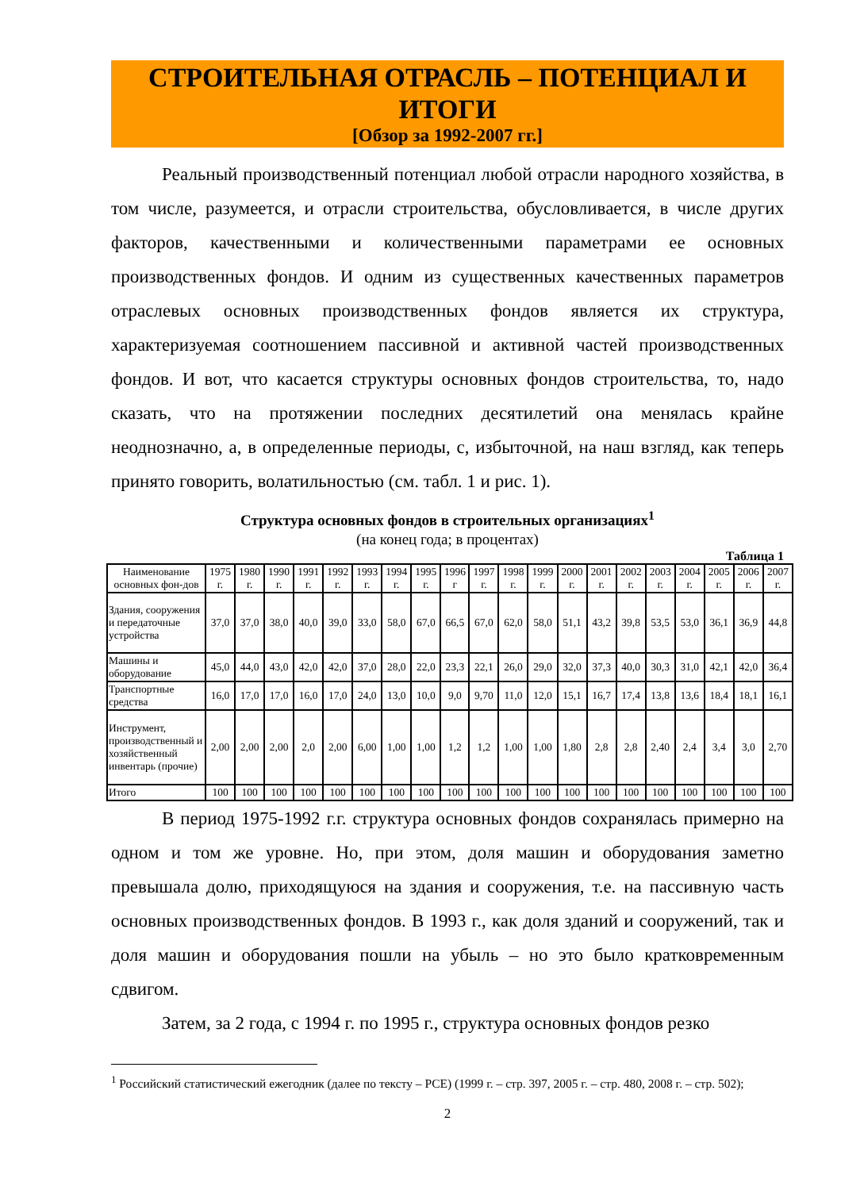СТРОИТЕЛЬНАЯ ОТРАСЛЬ – ПОТЕНЦИАЛ И ИТОГИ
[Обзор за 1992-2007 гг.]
Реальный производственный потенциал любой отрасли народного хозяйства, в том числе, разумеется, и отрасли строительства, обусловливается, в числе других факторов, качественными и количественными параметрами ее основных производственных фондов. И одним из существенных качественных параметров отраслевых основных производственных фондов является их структура, характеризуемая соотношением пассивной и активной частей производственных фондов. И вот, что касается структуры основных фондов строительства, то, надо сказать, что на протяжении последних десятилетий она менялась крайне неоднозначно, а, в определенные периоды, с, избыточной, на наш взгляд, как теперь принято говорить, волатильностью (см. табл. 1 и рис. 1).
Структура основных фондов в строительных организациях<sup>1</sup>
(на конец года; в процентах)
Таблица 1
| Наименование основных фон-дов | 1975 г. | 1980 г. | 1990 г. | 1991 г. | 1992 г. | 1993 г. | 1994 г. | 1995 г. | 1996 г | 1997 г. | 1998 г. | 1999 г. | 2000 г. | 2001 г. | 2002 г. | 2003 г. | 2004 г. | 2005 г. | 2006 г. | 2007 г. |
| --- | --- | --- | --- | --- | --- | --- | --- | --- | --- | --- | --- | --- | --- | --- | --- | --- | --- | --- | --- | --- |
| Здания, сооружения и передаточные устройства | 37,0 | 37,0 | 38,0 | 40,0 | 39,0 | 33,0 | 58,0 | 67,0 | 66,5 | 67,0 | 62,0 | 58,0 | 51,1 | 43,2 | 39,8 | 53,5 | 53,0 | 36,1 | 36,9 | 44,8 |
| Машины и оборудование | 45,0 | 44,0 | 43,0 | 42,0 | 42,0 | 37,0 | 28,0 | 22,0 | 23,3 | 22,1 | 26,0 | 29,0 | 32,0 | 37,3 | 40,0 | 30,3 | 31,0 | 42,1 | 42,0 | 36,4 |
| Транспортные средства | 16,0 | 17,0 | 17,0 | 16,0 | 17,0 | 24,0 | 13,0 | 10,0 | 9,0 | 9,70 | 11,0 | 12,0 | 15,1 | 16,7 | 17,4 | 13,8 | 13,6 | 18,4 | 18,1 | 16,1 |
| Инструмент, производственный и хозяйственный инвентарь (прочие) | 2,00 | 2,00 | 2,00 | 2,0 | 2,00 | 6,00 | 1,00 | 1,00 | 1,2 | 1,2 | 1,00 | 1,00 | 1,80 | 2,8 | 2,8 | 2,40 | 2,4 | 3,4 | 3,0 | 2,70 |
| Итого | 100 | 100 | 100 | 100 | 100 | 100 | 100 | 100 | 100 | 100 | 100 | 100 | 100 | 100 | 100 | 100 | 100 | 100 | 100 | 100 |
В период 1975-1992 г.г. структура основных фондов сохранялась примерно на одном и том же уровне. Но, при этом, доля машин и оборудования заметно превышала долю, приходящуюся на здания и сооружения, т.е. на пассивную часть основных производственных фондов. В 1993 г., как доля зданий и сооружений, так и доля машин и оборудования пошли на убыль – но это было кратковременным сдвигом.
Затем, за 2 года, с 1994 г. по 1995 г., структура основных фондов резко
<sup>1</sup> Российский статистический ежегодник (далее по тексту – РСЕ) (1999 г. – стр. 397, 2005 г. – стр. 480, 2008 г. – стр. 502);
2